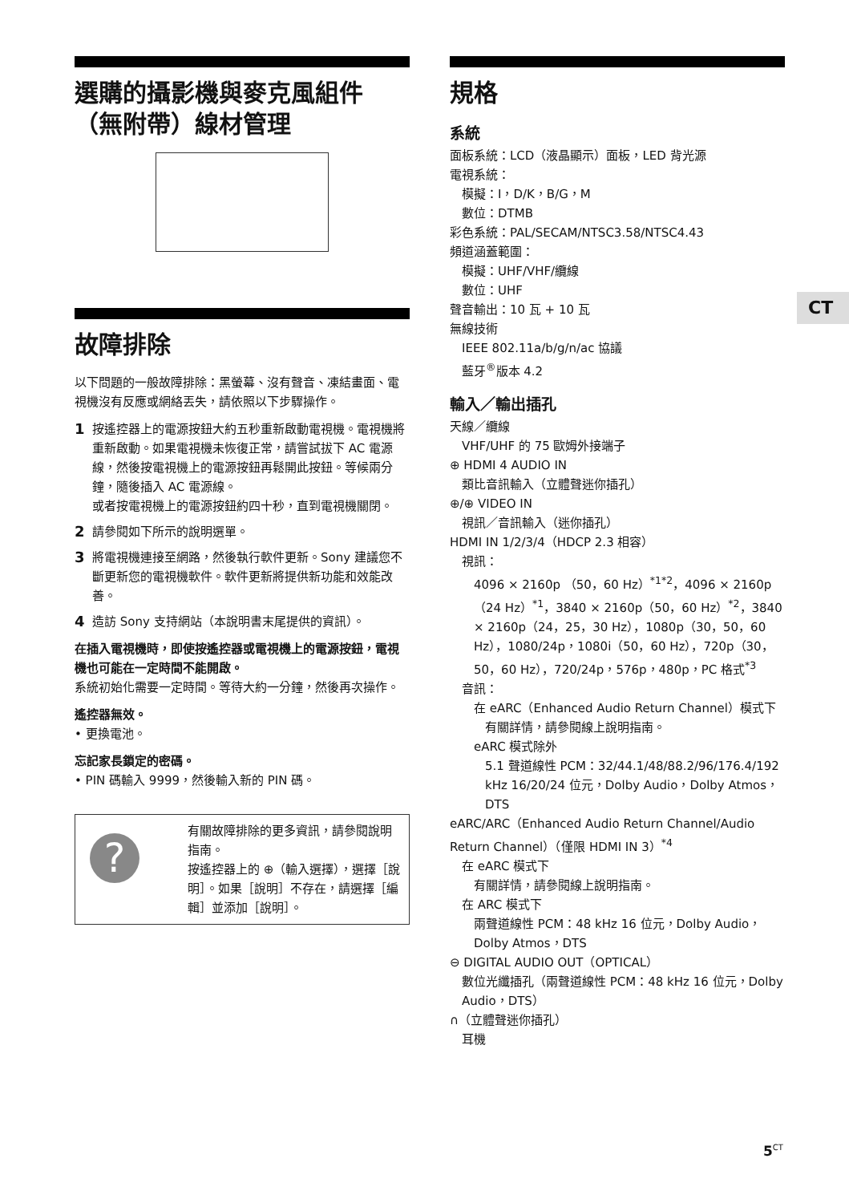選購的攝影機與麥克風組件（無附帶）線材管理
故障排除
以下問題的一般故障排除：黑螢幕、沒有聲音、凍結畫面、電視機沒有反應或網絡丟失，請依照以下步驟操作。
1 按遙控器上的電源按鈕大約五秒重新啟動電視機。電視機將重新啟動。如果電視機未恢復正常，請嘗試拔下 AC 電源線，然後按電視機上的電源按鈕再鬆開此按鈕。等候兩分鐘，隨後插入 AC 電源線。
或者按電視機上的電源按鈕約四十秒，直到電視機關閉。
2 請參閱如下所示的說明選單。
3 將電視機連接至網路，然後執行軟件更新。Sony 建議您不斷更新您的電視機軟件。軟件更新將提供新功能和效能改善。
4 造訪 Sony 支持網站（本說明書末尾提供的資訊）。
在插入電視機時，即使按遙控器或電視機上的電源按鈕，電視機也可能在一定時間不能開啟。
系統初始化需要一定時間。等待大約一分鐘，然後再次操作。
遙控器無效。
• 更換電池。
忘記家長鎖定的密碼。
• PIN 碼輸入 9999，然後輸入新的 PIN 碼。
?
有關故障排除的更多資訊，請參閱說明指南。
按遙控器上的 ⊕（輸入選擇），選擇［說明］。如果［說明］不存在，請選擇［編輯］並添加［說明］。
規格
系統
面板系統：LCD（液晶顯示）面板，LED 背光源
電視系統：
模擬：I，D/K，B/G，M
數位：DTMB
彩色系統：PAL/SECAM/NTSC3.58/NTSC4.43
頻道涵蓋範圍：
模擬：UHF/VHF/纜線
數位：UHF
聲音輸出：10 瓦 + 10 瓦
無線技術
IEEE 802.11a/b/g/n/ac 協議
藍牙<sup>®</sup>版本 4.2
輸入／輸出插孔
天線／纜線
VHF/UHF 的 75 歐姆外接端子
⊕ HDMI 4 AUDIO IN
類比音訊輸入（立體聲迷你插孔）
⊕/⊕ VIDEO IN
視訊／音訊輸入（迷你插孔）
HDMI IN 1/2/3/4（HDCP 2.3 相容）
視訊：
4096 × 2160p （50，60 Hz）<sup>*1*2</sup>，4096 × 2160p（24 Hz）<sup>*1</sup>，3840 × 2160p（50，60 Hz）<sup>*2</sup>，3840 × 2160p（24，25，30 Hz），1080p（30，50，60 Hz），1080/24p，1080i（50，60 Hz），720p（30，50，60 Hz），720/24p，576p，480p，PC 格式<sup>*3</sup>
音訊：
在 eARC（Enhanced Audio Return Channel）模式下
有關詳情，請參閱線上說明指南。
eARC 模式除外
5.1 聲道線性 PCM：32/44.1/48/88.2/96/176.4/192 kHz 16/20/24 位元，Dolby Audio，Dolby Atmos，DTS
eARC/ARC（Enhanced Audio Return Channel/Audio Return Channel）（僅限 HDMI IN 3）<sup>*4</sup>
在 eARC 模式下
有關詳情，請參閱線上說明指南。
在 ARC 模式下
兩聲道線性 PCM：48 kHz 16 位元，Dolby Audio，Dolby Atmos，DTS
⊖ DIGITAL AUDIO OUT（OPTICAL）
數位光纖插孔（兩聲道線性 PCM：48 kHz 16 位元，Dolby Audio，DTS）
∩（立體聲迷你插孔）
耳機
CT
5<sup>CT</sup>